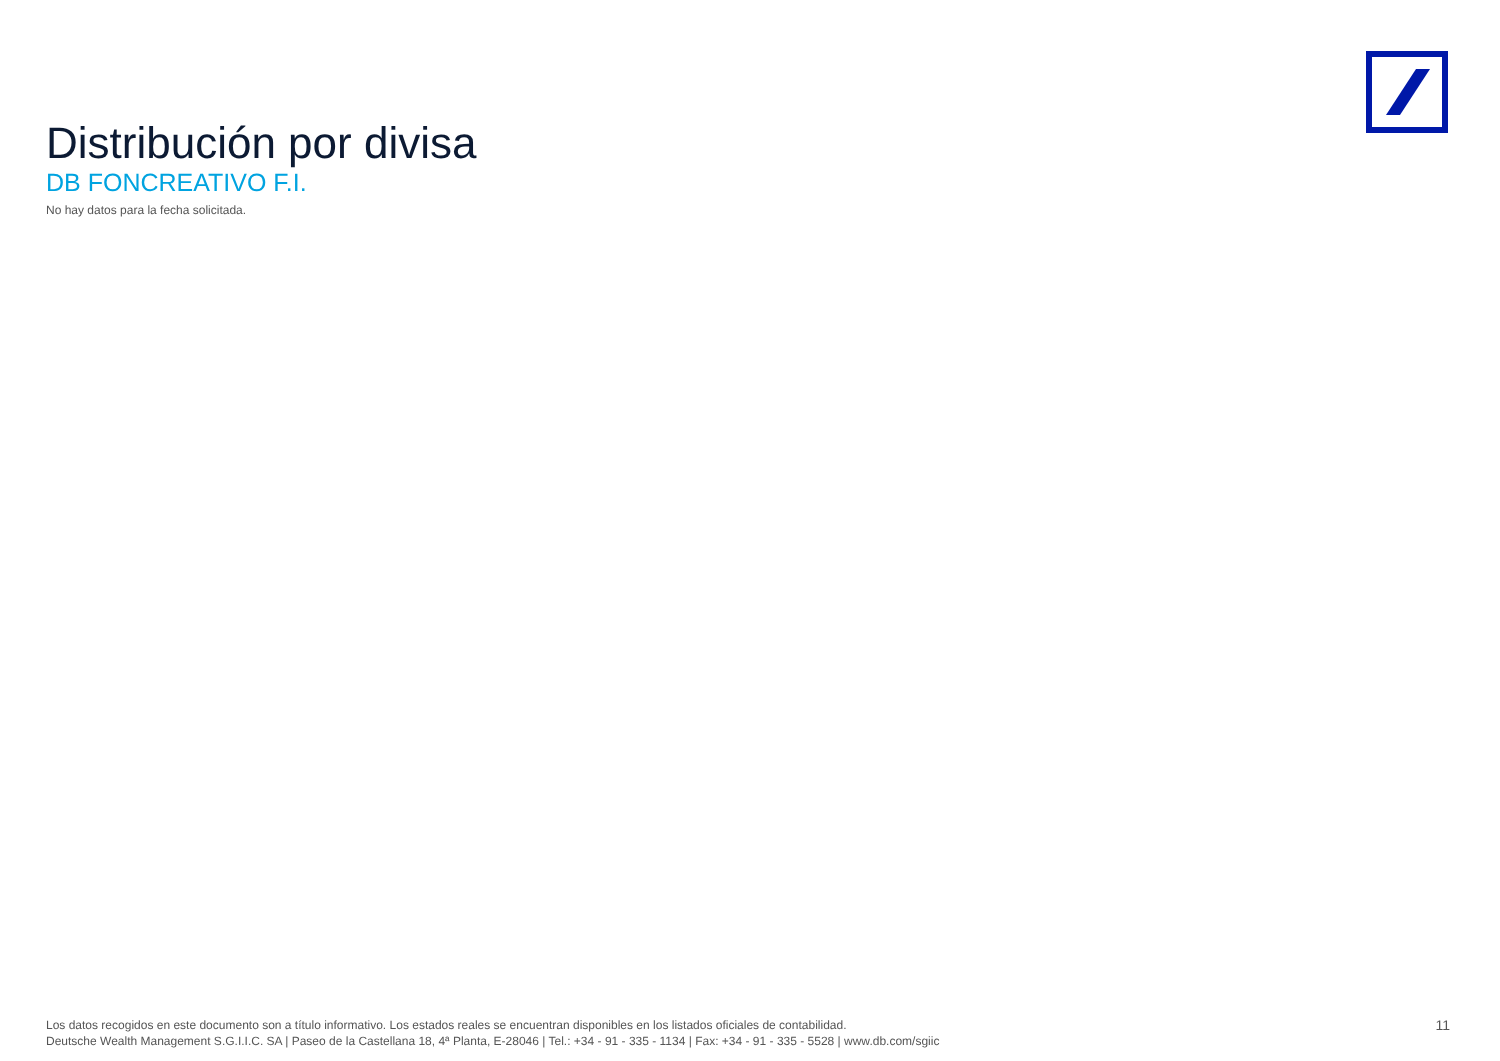Distribución por divisa
DB FONCREATIVO F.I.
No hay datos para la fecha solicitada.
Los datos recogidos en este documento son a título informativo. Los estados reales se encuentran disponibles en los listados oficiales de contabilidad.
Deutsche Wealth Management S.G.I.I.C. SA | Paseo de la Castellana 18, 4ª Planta, E-28046 | Tel.: +34 - 91 - 335 - 1134 | Fax: +34 - 91 - 335 - 5528 | www.db.com/sgiic
11